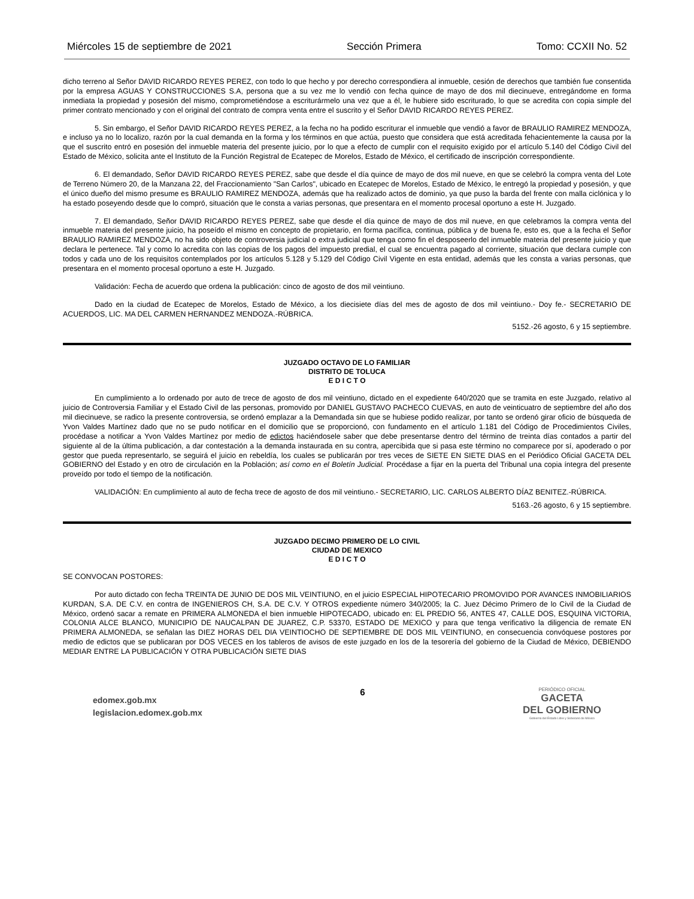Miércoles 15 de septiembre de 2021 Sección Primera Tomo: CCXII No. 52
dicho terreno al Señor DAVID RICARDO REYES PEREZ, con todo lo que hecho y por derecho correspondiera al inmueble, cesión de derechos que también fue consentida por la empresa AGUAS Y CONSTRUCCIONES S.A, persona que a su vez me lo vendió con fecha quince de mayo de dos mil diecinueve, entregándome en forma inmediata la propiedad y posesión del mismo, comprometiéndose a escriturármelo una vez que a él, le hubiere sido escriturado, lo que se acredita con copia simple del primer contrato mencionado y con el original del contrato de compra venta entre el suscrito y el Señor DAVID RICARDO REYES PEREZ.
5. Sin embargo, el Señor DAVID RICARDO REYES PEREZ, a la fecha no ha podido escriturar el inmueble que vendió a favor de BRAULIO RAMIREZ MENDOZA, e incluso ya no lo localizo, razón por la cual demanda en la forma y los términos en que actúa, puesto que considera que está acreditada fehacientemente la causa por la que el suscrito entró en posesión del inmueble materia del presente juicio, por lo que a efecto de cumplir con el requisito exigido por el artículo 5.140 del Código Civil del Estado de México, solicita ante el Instituto de la Función Registral de Ecatepec de Morelos, Estado de México, el certificado de inscripción correspondiente.
6. El demandado, Señor DAVID RICARDO REYES PEREZ, sabe que desde el día quince de mayo de dos mil nueve, en que se celebró la compra venta del Lote de Terreno Número 20, de la Manzana 22, del Fraccionamiento "San Carlos", ubicado en Ecatepec de Morelos, Estado de México, le entregó la propiedad y posesión, y que el único dueño del mismo presume es BRAULIO RAMIREZ MENDOZA, además que ha realizado actos de dominio, ya que puso la barda del frente con malla ciclónica y lo ha estado poseyendo desde que lo compró, situación que le consta a varias personas, que presentara en el momento procesal oportuno a este H. Juzgado.
7. El demandado, Señor DAVID RICARDO REYES PEREZ, sabe que desde el día quince de mayo de dos mil nueve, en que celebramos la compra venta del inmueble materia del presente juicio, ha poseído el mismo en concepto de propietario, en forma pacífica, continua, pública y de buena fe, esto es, que a la fecha el Señor BRAULIO RAMIREZ MENDOZA, no ha sido objeto de controversia judicial o extra judicial que tenga como fin el desposeerlo del inmueble materia del presente juicio y que declara le pertenece. Tal y como lo acredita con las copias de los pagos del impuesto predial, el cual se encuentra pagado al corriente, situación que declara cumple con todos y cada uno de los requisitos contemplados por los artículos 5.128 y 5.129 del Código Civil Vigente en esta entidad, además que les consta a varias personas, que presentara en el momento procesal oportuno a este H. Juzgado.
Validación: Fecha de acuerdo que ordena la publicación: cinco de agosto de dos mil veintiuno.
Dado en la ciudad de Ecatepec de Morelos, Estado de México, a los diecisiete días del mes de agosto de dos mil veintiuno.- Doy fe.- SECRETARIO DE ACUERDOS, LIC. MA DEL CARMEN HERNANDEZ MENDOZA.-RÚBRICA.
5152.-26 agosto, 6 y 15 septiembre.
JUZGADO OCTAVO DE LO FAMILIAR
DISTRITO DE TOLUCA
E D I C T O
En cumplimiento a lo ordenado por auto de trece de agosto de dos mil veintiuno, dictado en el expediente 640/2020 que se tramita en este Juzgado, relativo al juicio de Controversia Familiar y el Estado Civil de las personas, promovido por DANIEL GUSTAVO PACHECO CUEVAS, en auto de veinticuatro de septiembre del año dos mil diecinueve, se radico la presente controversia, se ordenó emplazar a la Demandada sin que se hubiese podido realizar, por tanto se ordenó girar oficio de búsqueda de Yvon Valdes Martínez dado que no se pudo notificar en el domicilio que se proporcionó, con fundamento en el artículo 1.181 del Código de Procedimientos Civiles, procédase a notificar a Yvon Valdes Martínez por medio de edictos haciéndosele saber que debe presentarse dentro del término de treinta días contados a partir del siguiente al de la última publicación, a dar contestación a la demanda instaurada en su contra, apercibida que si pasa este término no comparece por sí, apoderado o por gestor que pueda representarlo, se seguirá el juicio en rebeldía, los cuales se publicarán por tres veces de SIETE EN SIETE DIAS en el Periódico Oficial GACETA DEL GOBIERNO del Estado y en otro de circulación en la Población; así como en el Boletín Judicial. Procédase a fijar en la puerta del Tribunal una copia íntegra del presente proveído por todo el tiempo de la notificación.
VALIDACIÓN: En cumplimiento al auto de fecha trece de agosto de dos mil veintiuno.- SECRETARIO, LIC. CARLOS ALBERTO DÍAZ BENITEZ.-RÚBRICA.
5163.-26 agosto, 6 y 15 septiembre.
JUZGADO DECIMO PRIMERO DE LO CIVIL
CIUDAD DE MEXICO
E D I C T O
SE CONVOCAN POSTORES:
Por auto dictado con fecha TREINTA DE JUNIO DE DOS MIL VEINTIUNO, en el juicio ESPECIAL HIPOTECARIO PROMOVIDO POR AVANCES INMOBILIARIOS KURDAN, S.A. DE C.V. en contra de INGENIEROS CH, S.A. DE C.V. Y OTROS expediente número 340/2005; la C. Juez Décimo Primero de lo Civil de la Ciudad de México, ordenó sacar a remate en PRIMERA ALMONEDA el bien inmueble HIPOTECADO, ubicado en: EL PREDIO 56, ANTES 47, CALLE DOS, ESQUINA VICTORIA, COLONIA ALCE BLANCO, MUNICIPIO DE NAUCALPAN DE JUAREZ, C.P. 53370, ESTADO DE MEXICO y para que tenga verificativo la diligencia de remate EN PRIMERA ALMONEDA, se señalan las DIEZ HORAS DEL DIA VEINTIOCHO DE SEPTIEMBRE DE DOS MIL VEINTIUNO, en consecuencia convóquese postores por medio de edictos que se publicaran por DOS VECES en los tableros de avisos de este juzgado en los de la tesorería del gobierno de la Ciudad de México, DEBIENDO MEDIAR ENTRE LA PUBLICACIÓN Y OTRA PUBLICACIÓN SIETE DIAS
edomex.gob.mx
legislacion.edomex.gob.mx
6
PERIÓDICO OFICIAL
GACETA
DEL GOBIERNO
Gobierno del Estado Libre y Soberano de México